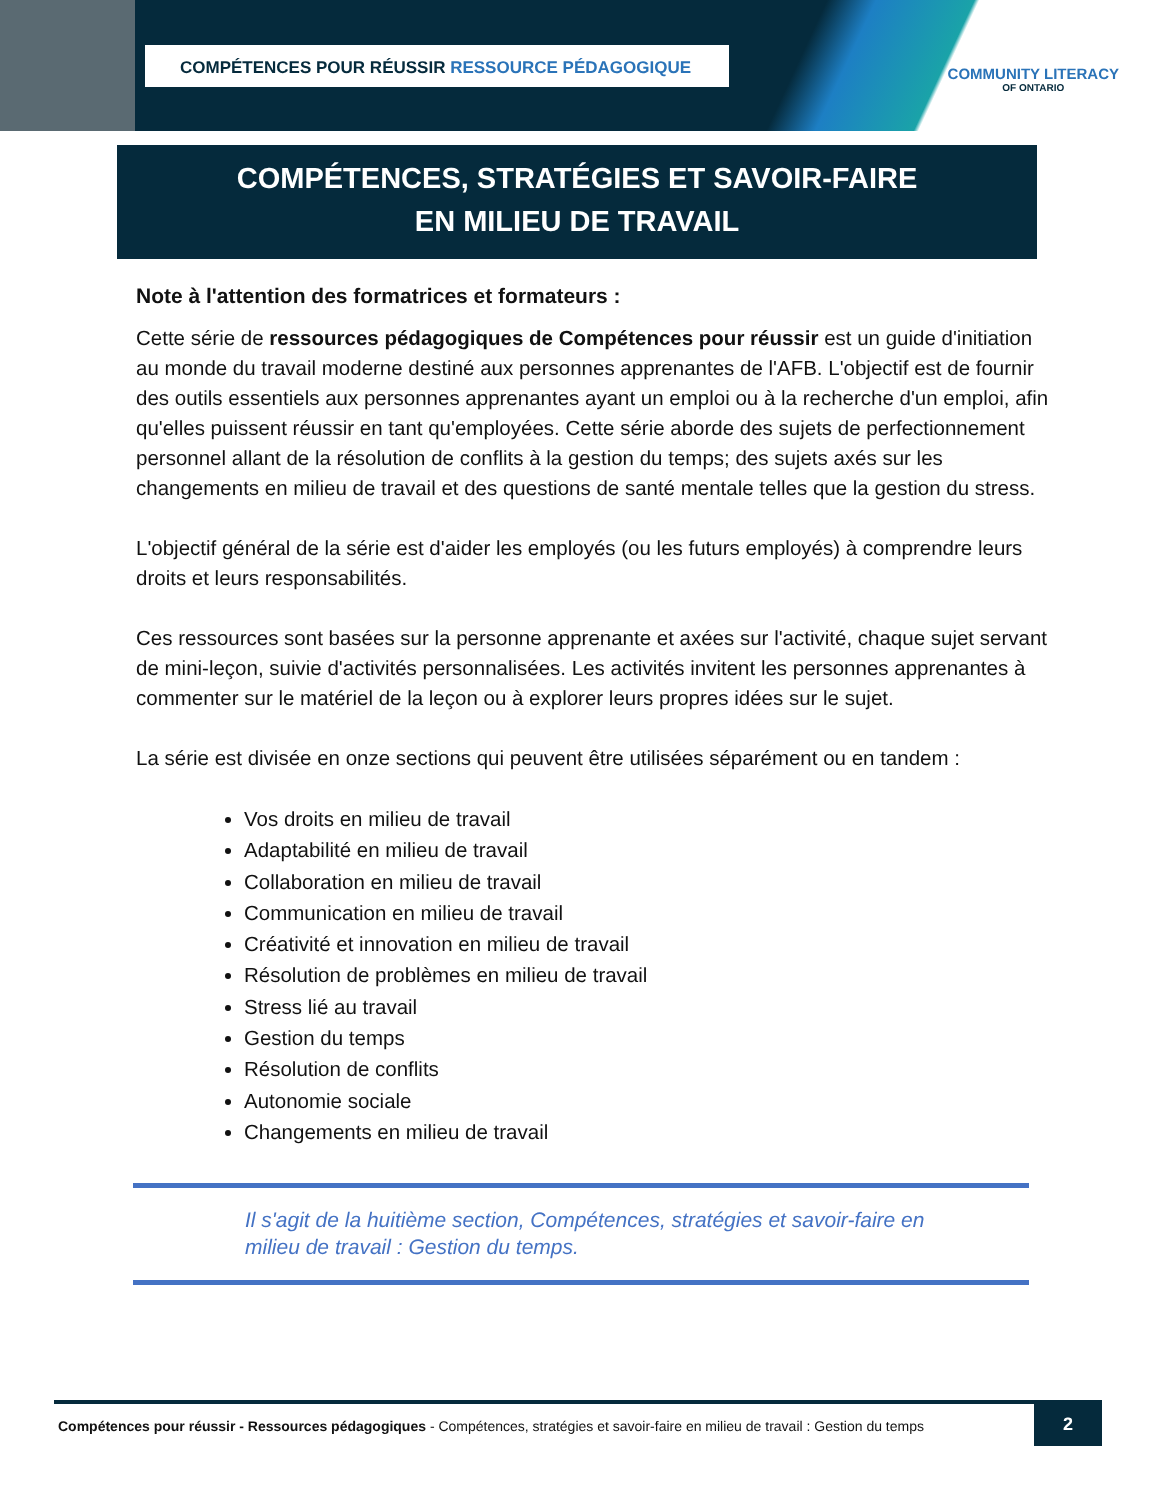COMPÉTENCES POUR RÉUSSIR RESSOURCE PÉDAGOGIQUE
COMMUNITY LITERACY
OF ONTARIO
COMPÉTENCES, STRATÉGIES ET SAVOIR-FAIRE
EN MILIEU DE TRAVAIL
Note à l'attention des formatrices et formateurs :
Cette série de ressources pédagogiques de Compétences pour réussir est un guide d'initiation au monde du travail moderne destiné aux personnes apprenantes de l'AFB. L'objectif est de fournir des outils essentiels aux personnes apprenantes ayant un emploi ou à la recherche d'un emploi, afin qu'elles puissent réussir en tant qu'employées. Cette série aborde des sujets de perfectionnement personnel allant de la résolution de conflits à la gestion du temps; des sujets axés sur les changements en milieu de travail et des questions de santé mentale telles que la gestion du stress.
L'objectif général de la série est d'aider les employés (ou les futurs employés) à comprendre leurs droits et leurs responsabilités.
Ces ressources sont basées sur la personne apprenante et axées sur l'activité, chaque sujet servant de mini-leçon, suivie d'activités personnalisées. Les activités invitent les personnes apprenantes à commenter sur le matériel de la leçon ou à explorer leurs propres idées sur le sujet.
La série est divisée en onze sections qui peuvent être utilisées séparément ou en tandem :
Vos droits en milieu de travail
Adaptabilité en milieu de travail
Collaboration en milieu de travail
Communication en milieu de travail
Créativité et innovation en milieu de travail
Résolution de problèmes en milieu de travail
Stress lié au travail
Gestion du temps
Résolution de conflits
Autonomie sociale
Changements en milieu de travail
Il s'agit de la huitième section, Compétences, stratégies et savoir-faire en milieu de travail : Gestion du temps.
Compétences pour réussir - Ressources pédagogiques - Compétences, stratégies et savoir-faire en milieu de travail : Gestion du temps
2